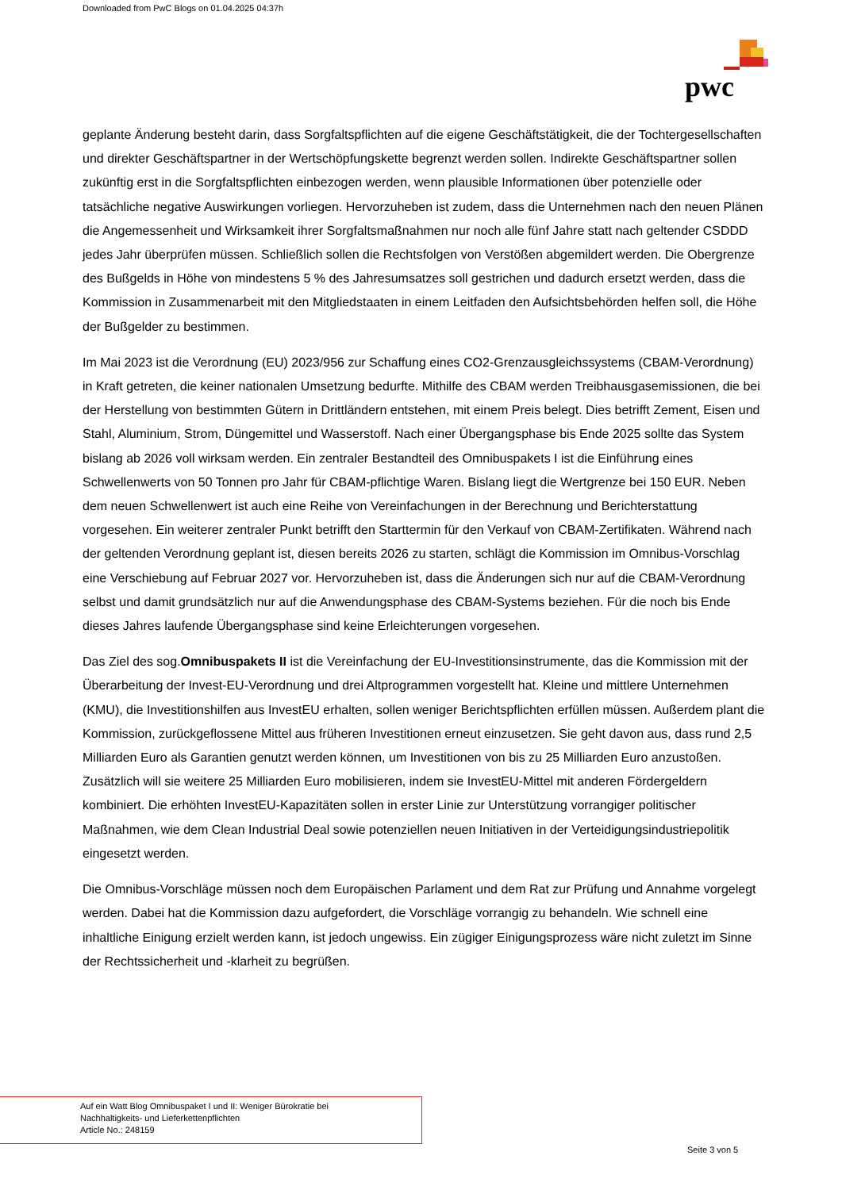Downloaded from PwC Blogs on 01.04.2025 04:37h
pwc
geplante Änderung besteht darin, dass Sorgfaltspflichten auf die eigene Geschäftstätigkeit, die der Tochtergesellschaften und direkter Geschäftspartner in der Wertschöpfungskette begrenzt werden sollen. Indirekte Geschäftspartner sollen zukünftig erst in die Sorgfaltspflichten einbezogen werden, wenn plausible Informationen über potenzielle oder tatsächliche negative Auswirkungen vorliegen. Hervorzuheben ist zudem, dass die Unternehmen nach den neuen Plänen die Angemessenheit und Wirksamkeit ihrer Sorgfaltsmaßnahmen nur noch alle fünf Jahre statt nach geltender CSDDD jedes Jahr überprüfen müssen. Schließlich sollen die Rechtsfolgen von Verstößen abgemildert werden. Die Obergrenze des Bußgelds in Höhe von mindestens 5 % des Jahresumsatzes soll gestrichen und dadurch ersetzt werden, dass die Kommission in Zusammenarbeit mit den Mitgliedstaaten in einem Leitfaden den Aufsichtsbehörden helfen soll, die Höhe der Bußgelder zu bestimmen.
Im Mai 2023 ist die Verordnung (EU) 2023/956 zur Schaffung eines CO2-Grenzausgleichssystems (CBAM-Verordnung) in Kraft getreten, die keiner nationalen Umsetzung bedurfte. Mithilfe des CBAM werden Treibhausgasemissionen, die bei der Herstellung von bestimmten Gütern in Drittländern entstehen, mit einem Preis belegt. Dies betrifft Zement, Eisen und Stahl, Aluminium, Strom, Düngemittel und Wasserstoff. Nach einer Übergangsphase bis Ende 2025 sollte das System bislang ab 2026 voll wirksam werden. Ein zentraler Bestandteil des Omnibuspakets I ist die Einführung eines Schwellenwerts von 50 Tonnen pro Jahr für CBAM-pflichtige Waren. Bislang liegt die Wertgrenze bei 150 EUR. Neben dem neuen Schwellenwert ist auch eine Reihe von Vereinfachungen in der Berechnung und Berichterstattung vorgesehen. Ein weiterer zentraler Punkt betrifft den Starttermin für den Verkauf von CBAM-Zertifikaten. Während nach der geltenden Verordnung geplant ist, diesen bereits 2026 zu starten, schlägt die Kommission im Omnibus-Vorschlag eine Verschiebung auf Februar 2027 vor. Hervorzuheben ist, dass die Änderungen sich nur auf die CBAM-Verordnung selbst und damit grundsätzlich nur auf die Anwendungsphase des CBAM-Systems beziehen. Für die noch bis Ende dieses Jahres laufende Übergangsphase sind keine Erleichterungen vorgesehen.
Das Ziel des sog.Omnibuspakets II ist die Vereinfachung der EU-Investitionsinstrumente, das die Kommission mit der Überarbeitung der Invest-EU-Verordnung und drei Altprogrammen vorgestellt hat. Kleine und mittlere Unternehmen (KMU), die Investitionshilfen aus InvestEU erhalten, sollen weniger Berichtspflichten erfüllen müssen. Außerdem plant die Kommission, zurückgeflossene Mittel aus früheren Investitionen erneut einzusetzen. Sie geht davon aus, dass rund 2,5 Milliarden Euro als Garantien genutzt werden können, um Investitionen von bis zu 25 Milliarden Euro anzustoßen. Zusätzlich will sie weitere 25 Milliarden Euro mobilisieren, indem sie InvestEU-Mittel mit anderen Fördergeldern kombiniert. Die erhöhten InvestEU-Kapazitäten sollen in erster Linie zur Unterstützung vorrangiger politischer Maßnahmen, wie dem Clean Industrial Deal sowie potenziellen neuen Initiativen in der Verteidigungsindustriepolitik eingesetzt werden.
Die Omnibus-Vorschläge müssen noch dem Europäischen Parlament und dem Rat zur Prüfung und Annahme vorgelegt werden. Dabei hat die Kommission dazu aufgefordert, die Vorschläge vorrangig zu behandeln. Wie schnell eine inhaltliche Einigung erzielt werden kann, ist jedoch ungewiss. Ein zügiger Einigungsprozess wäre nicht zuletzt im Sinne der Rechtssicherheit und -klarheit zu begrüßen.
Auf ein Watt Blog Omnibuspaket I und II: Weniger Bürokratie bei
Nachhaltigkeits- und Lieferkettenpflichten
Article No.: 248159
Seite 3 von 5